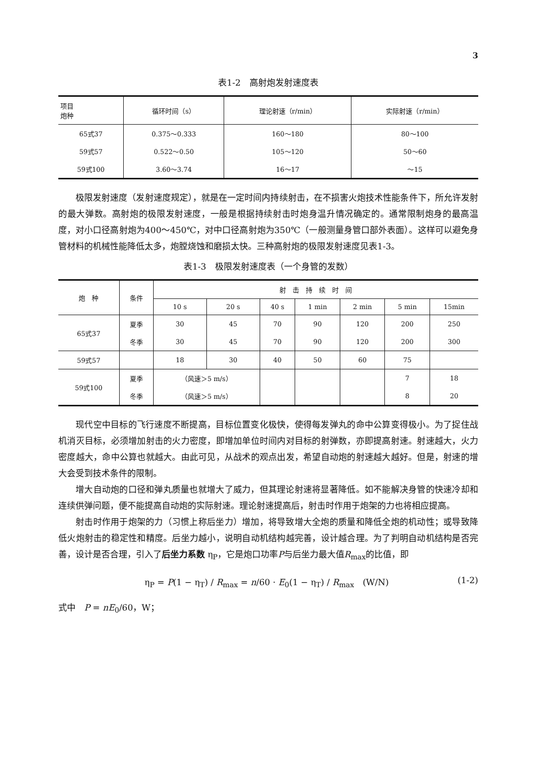3
表1-2　高射炮发射速度表
| 项目 炮种 | 循环时间（s） | 理论射速（r/min） | 实际射速（r/min） |
| --- | --- | --- | --- |
| 65式37 | 0.375～0.333 | 160～180 | 80～100 |
| 59式57 | 0.522～0.50 | 105～120 | 50～60 |
| 59式100 | 3.60～3.74 | 16～17 | ～15 |
极限发射速度（发射速度规定），就是在一定时间内持续射击，在不损害火炮技术性能条件下，所允许发射的最大弹数。高射炮的极限发射速度，一般是根据持续射击时炮身温升情况确定的。通常限制炮身的最高温度，对小口径高射炮为400～450℃，对中口径高射炮为350℃（一般测量身管口部外表面）。这样可以避免身管材料的机械性能降低太多，炮膛烧蚀和磨损太快。三种高射炮的极限发射速度见表1-3。
表1-3　极限发射速度表（一个身管的发数）
| 炮 种 | 条件 | 射 击 持 续 时 间 | | | | | | |
| --- | --- | --- | --- | --- | --- | --- | --- | --- |
| | | 10 s | 20 s | 40 s | 1 min | 2 min | 5 min | 15min |
| 65式37 | 夏季 | 30 | 45 | 70 | 90 | 120 | 200 | 250 |
| | 冬季 | 30 | 45 | 70 | 90 | 120 | 200 | 300 |
| 59式57 | | 18 | 30 | 40 | 50 | 60 | 75 | |
| 59式100 | 夏季 | （风速＞5 m/s） | | | | | 7 | 18 |
| | 冬季 | （风速＞5 m/s） | | | | | 8 | 20 |
现代空中目标的飞行速度不断提高，目标位置变化极快，使得每发弹丸的命中公算变得极小。为了捉住战机消灭目标，必须增加射击的火力密度，即增加单位时间内对目标的射弹数，亦即提高射速。射速越大，火力密度越大，命中公算也就越大。由此可见，从战术的观点出发，希望自动炮的射速越大越好。但是，射速的增大会受到技术条件的限制。
增大自动炮的口径和弹丸质量也就增大了威力，但其理论射速将显著降低。如不能解决身管的快速冷却和连续供弹问题，便不能提高自动炮的实际射速。理论射速提高后，射击时作用于炮架的力也将相应提高。
射击时作用于炮架的力（习惯上称后坐力）增加，将导致增大全炮的质量和降低全炮的机动性；或导致降低火炮射击的稳定性和精度。后坐力越小，说明自动机结构越完善，设计越合理。为了判明自动机结构是否完善，设计是否合理，引入了后坐力系数 η<sub>P</sub>，它是炮口功率P与后坐力最大值R<sub>max</sub>的比值，即
η<sub>P</sub> = P(1 − η<sub>T</sub>) / R<sub>max</sub> = n/60 · E<sub>0</sub>(1 − η<sub>T</sub>) / R<sub>max</sub>　(W/N) (1-2)
式中　P = nE<sub>0</sub>/60，W；